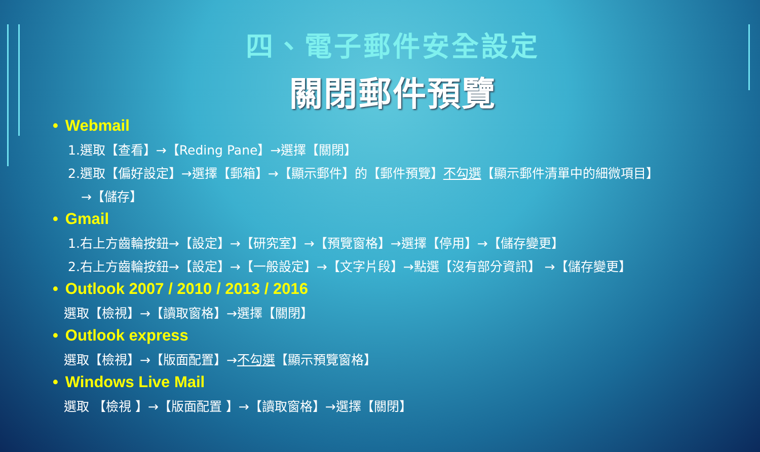四、電子郵件安全設定
關閉郵件預覽
• Webmail
1.選取【查看】→【Reding Pane】→選擇【關閉】
2.選取【偏好設定】→選擇【郵箱】→【顯示郵件】的【郵件預覽】不勾選【顯示郵件清單中的細微項目】
→【儲存】
• Gmail
1.右上方齒輪按鈕→【設定】→【研究室】→【預覽窗格】→選擇【停用】→【儲存變更】
2.右上方齒輪按鈕→【設定】→【一般設定】→【文字片段】→點選【沒有部分資訊】 →【儲存變更】
• Outlook 2007 / 2010 / 2013 / 2016
選取【檢視】→【讀取窗格】→選擇【關閉】
• Outlook express
選取【檢視】→【版面配置】→不勾選【顯示預覽窗格】
• Windows Live Mail
選取 【檢視 】→【版面配置 】→【讀取窗格】→選擇【關閉】